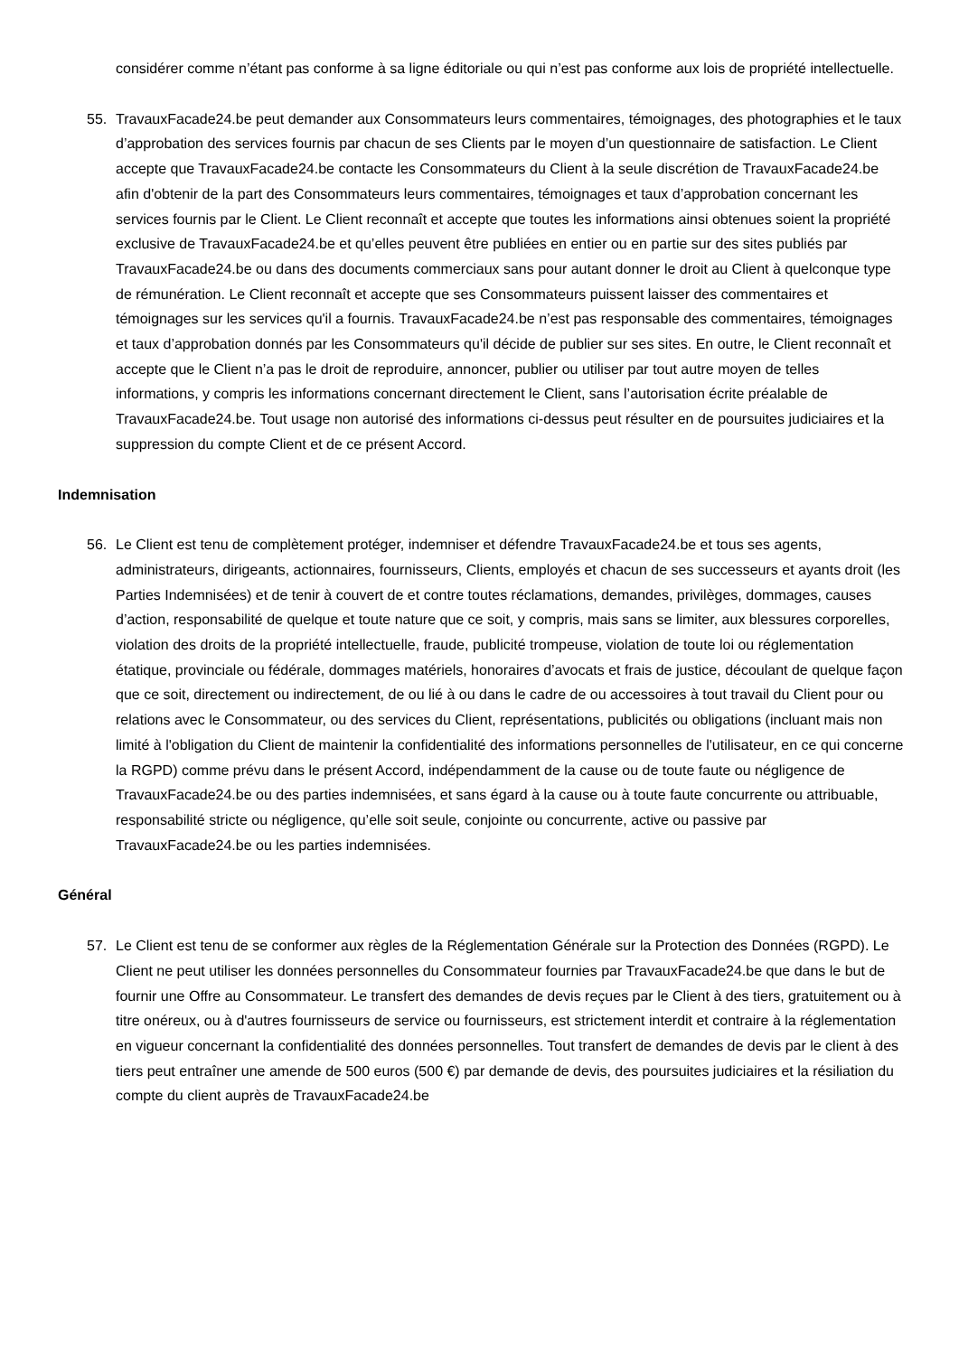considérer comme n’étant pas conforme à sa ligne éditoriale ou qui n’est pas conforme aux lois de propriété intellectuelle.
55. TravauxFacade24.be peut demander aux Consommateurs leurs commentaires, témoignages, des photographies et le taux d’approbation des services fournis par chacun de ses Clients par le moyen d’un questionnaire de satisfaction. Le Client accepte que TravauxFacade24.be contacte les Consommateurs du Client à la seule discrétion de TravauxFacade24.be afin d'obtenir de la part des Consommateurs leurs commentaires, témoignages et taux d’approbation concernant les services fournis par le Client. Le Client reconnaît et accepte que toutes les informations ainsi obtenues soient la propriété exclusive de TravauxFacade24.be et qu’elles peuvent être publiées en entier ou en partie sur des sites publiés par TravauxFacade24.be ou dans des documents commerciaux sans pour autant donner le droit au Client à quelconque type de rémunération. Le Client reconnaît et accepte que ses Consommateurs puissent laisser des commentaires et témoignages sur les services qu'il a fournis. TravauxFacade24.be n’est pas responsable des commentaires, témoignages et taux d’approbation donnés par les Consommateurs qu'il décide de publier sur ses sites. En outre, le Client reconnaît et accepte que le Client n’a pas le droit de reproduire, annoncer, publier ou utiliser par tout autre moyen de telles informations, y compris les informations concernant directement le Client, sans l’autorisation écrite préalable de TravauxFacade24.be. Tout usage non autorisé des informations ci-dessus peut résulter en de poursuites judiciaires et la suppression du compte Client et de ce présent Accord.
Indemnisation
56. Le Client est tenu de complètement protéger, indemniser et défendre TravauxFacade24.be et tous ses agents, administrateurs, dirigeants, actionnaires, fournisseurs, Clients, employés et chacun de ses successeurs et ayants droit (les Parties Indemnisées) et de tenir à couvert de et contre toutes réclamations, demandes, privilèges, dommages, causes d’action, responsabilité de quelque et toute nature que ce soit, y compris, mais sans se limiter, aux blessures corporelles, violation des droits de la propriété intellectuelle, fraude, publicité trompeuse, violation de toute loi ou réglementation étatique, provinciale ou fédérale, dommages matériels, honoraires d’avocats et frais de justice, découlant de quelque façon que ce soit, directement ou indirectement, de ou lié à ou dans le cadre de ou accessoires à tout travail du Client pour ou relations avec le Consommateur, ou des services du Client, représentations, publicités ou obligations (incluant mais non limité à l'obligation du Client de maintenir la confidentialité des informations personnelles de l'utilisateur, en ce qui concerne la RGPD) comme prévu dans le présent Accord, indépendamment de la cause ou de toute faute ou négligence de TravauxFacade24.be ou des parties indemnisées, et sans égard à la cause ou à toute faute concurrente ou attribuable, responsabilité stricte ou négligence, qu’elle soit seule, conjointe ou concurrente, active ou passive par TravauxFacade24.be ou les parties indemnisées.
Général
57. Le Client est tenu de se conformer aux règles de la Réglementation Générale sur la Protection des Données (RGPD). Le Client ne peut utiliser les données personnelles du Consommateur fournies par TravauxFacade24.be que dans le but de fournir une Offre au Consommateur. Le transfert des demandes de devis reçues par le Client à des tiers, gratuitement ou à titre onéreux, ou à d'autres fournisseurs de service ou fournisseurs, est strictement interdit et contraire à la réglementation en vigueur concernant la confidentialité des données personnelles. Tout transfert de demandes de devis par le client à des tiers peut entraîner une amende de 500 euros (500 €) par demande de devis, des poursuites judiciaires et la résiliation du compte du client auprès de TravauxFacade24.be